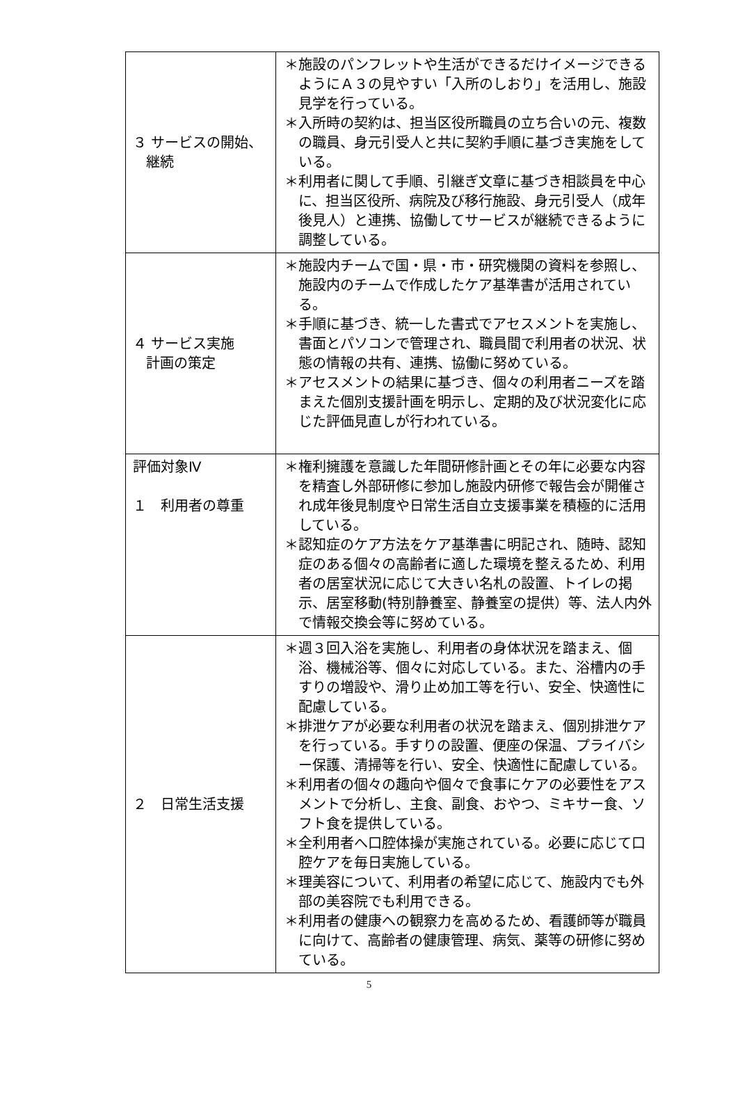| ３ サービスの開始、 継続 | ＊施設のパンフレットや生活ができるだけイメージできるようにＡ３の見やすい「入所のしおり」を活用し、施設見学を行っている。 ＊入所時の契約は、担当区役所職員の立ち合いの元、複数の職員、身元引受人と共に契約手順に基づき実施をしている。 ＊利用者に関して手順、引継ぎ文章に基づき相談員を中心に、担当区役所、病院及び移行施設、身元引受人（成年後見人）と連携、協働してサービスが継続できるように調整している。 |
| ４ サービス実施 計画の策定 | ＊施設内チームで国・県・市・研究機関の資料を参照し、施設内のチームで作成したケア基準書が活用されている。 ＊手順に基づき、統一した書式でアセスメントを実施し、書面とパソコンで管理され、職員間で利用者の状況、状態の情報の共有、連携、協働に努めている。 ＊アセスメントの結果に基づき、個々の利用者ニーズを踏まえた個別支援計画を明示し、定期的及び状況変化に応じた評価見直しが行われている。 |
| 評価対象Ⅳ １ 利用者の尊重 | ＊権利擁護を意識した年間研修計画とその年に必要な内容を精査し外部研修に参加し施設内研修で報告会が開催され成年後見制度や日常生活自立支援事業を積極的に活用している。 ＊認知症のケア方法をケア基準書に明記され、随時、認知症のある個々の高齢者に適した環境を整えるため、利用者の居室状況に応じて大きい名札の設置、トイレの掲示、居室移動(特別静養室、静養室の提供）等、法人内外で情報交換会等に努めている。 |
| ２ 日常生活支援 | ＊週３回入浴を実施し、利用者の身体状況を踏まえ、個浴、機械浴等、個々に対応している。また、浴槽内の手すりの増設や、滑り止め加工等を行い、安全、快適性に配慮している。 ＊排泄ケアが必要な利用者の状況を踏まえ、個別排泄ケアを行っている。手すりの設置、便座の保温、プライバシー保護、清掃等を行い、安全、快適性に配慮している。 ＊利用者の個々の趣向や個々で食事にケアの必要性をアスメントで分析し、主食、副食、おやつ、ミキサー食、ソフト食を提供している。 ＊全利用者へ口腔体操が実施されている。必要に応じて口腔ケアを毎日実施している。 ＊理美容について、利用者の希望に応じて、施設内でも外部の美容院でも利用できる。 ＊利用者の健康への観察力を高めるため、看護師等が職員に向けて、高齢者の健康管理、病気、薬等の研修に努めている。 |
5